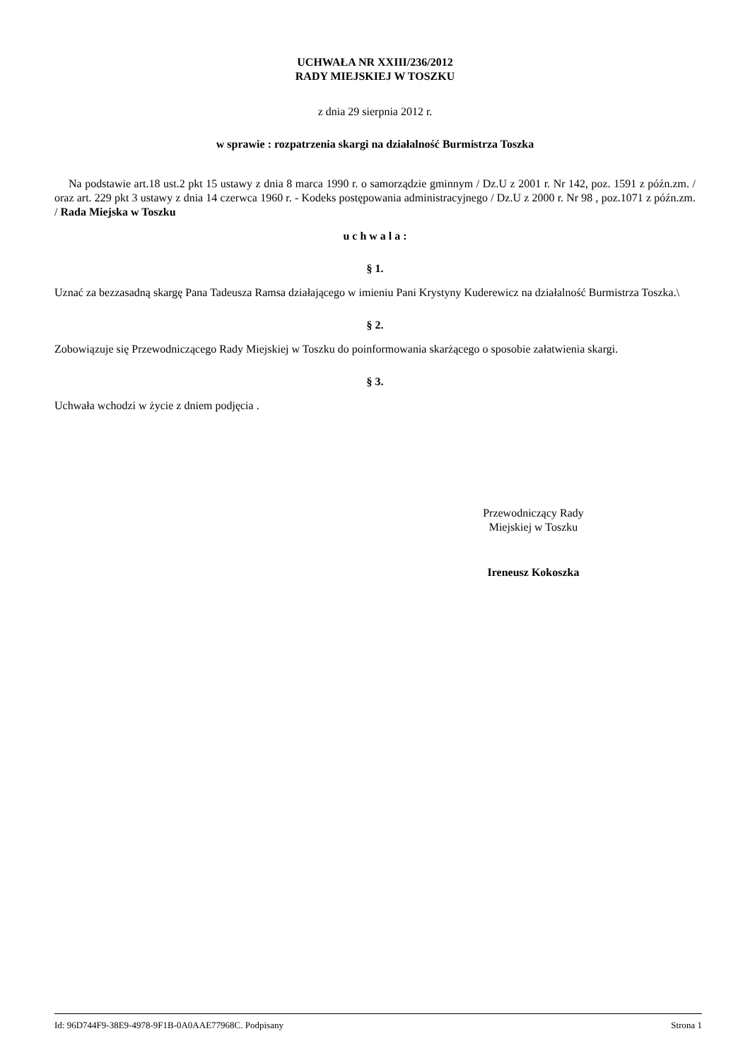UCHWAŁA NR XXIII/236/2012
RADY MIEJSKIEJ W TOSZKU
z dnia 29 sierpnia 2012 r.
w sprawie : rozpatrzenia skargi na działalność Burmistrza Toszka
Na podstawie art.18 ust.2 pkt 15 ustawy z dnia 8 marca 1990 r. o samorządzie gminnym / Dz.U z 2001 r. Nr 142, poz. 1591 z późn.zm. / oraz art. 229 pkt 3 ustawy z dnia 14 czerwca 1960 r. - Kodeks postępowania administracyjnego / Dz.U z 2000 r. Nr 98 , poz.1071 z późn.zm. / Rada Miejska w Toszku
u c h w a l a :
§ 1.
Uznać za bezzasadną skargę Pana Tadeusza Ramsa działającego w imieniu Pani Krystyny Kuderewicz na działalność Burmistrza Toszka.\
§ 2.
Zobowiązuje się Przewodniczącego Rady Miejskiej w Toszku do poinformowania skarżącego o sposobie załatwienia skargi.
§ 3.
Uchwała wchodzi w życie z dniem podjęcia .
Przewodniczący Rady
Miejskiej w Toszku
Ireneusz Kokoszka
Id: 96D744F9-38E9-4978-9F1B-0A0AAE77968C. Podpisany Strona 1